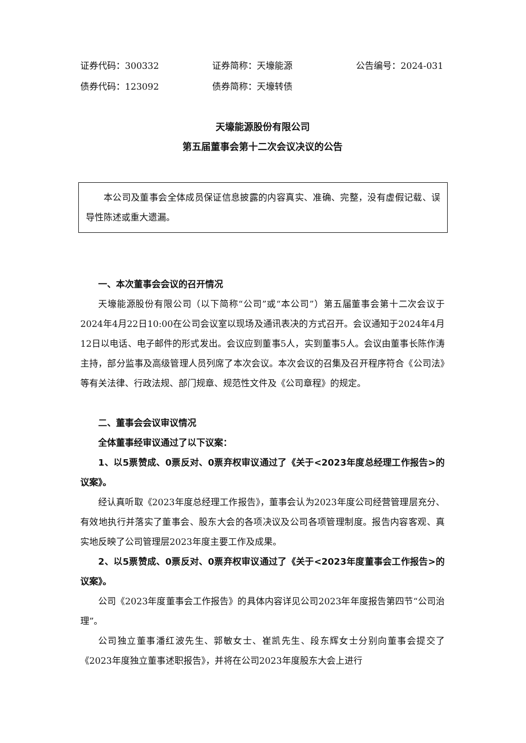证券代码：300332 证券简称：天壕能源 公告编号：2024-031
债券代码：123092 债券简称：天壕转债
天壕能源股份有限公司
第五届董事会第十二次会议决议的公告
本公司及董事会全体成员保证信息披露的内容真实、准确、完整，没有虚假记载、误导性陈述或重大遗漏。
一、本次董事会会议的召开情况
天壕能源股份有限公司（以下简称“公司”或“本公司”）第五届董事会第十二次会议于2024年4月22日10:00在公司会议室以现场及通讯表决的方式召开。会议通知于2024年4月12日以电话、电子邮件的形式发出。会议应到董事5人，实到董事5人。会议由董事长陈作涛主持，部分监事及高级管理人员列席了本次会议。本次会议的召集及召开程序符合《公司法》等有关法律、行政法规、部门规章、规范性文件及《公司章程》的规定。
二、董事会会议审议情况
全体董事经审议通过了以下议案：
1、以5票赞成、0票反对、0票弃权审议通过了《关于<2023年度总经理工作报告>的议案》。
经认真听取《2023年度总经理工作报告》，董事会认为2023年度公司经营管理层充分、有效地执行并落实了董事会、股东大会的各项决议及公司各项管理制度。报告内容客观、真实地反映了公司管理层2023年度主要工作及成果。
2、以5票赞成、0票反对、0票弃权审议通过了《关于<2023年度董事会工作报告>的议案》。
公司《2023年度董事会工作报告》的具体内容详见公司2023年年度报告第四节“公司治理”。
公司独立董事潘红波先生、郭敏女士、崔凯先生、段东辉女士分别向董事会提交了《2023年度独立董事述职报告》，并将在公司2023年度股东大会上进行